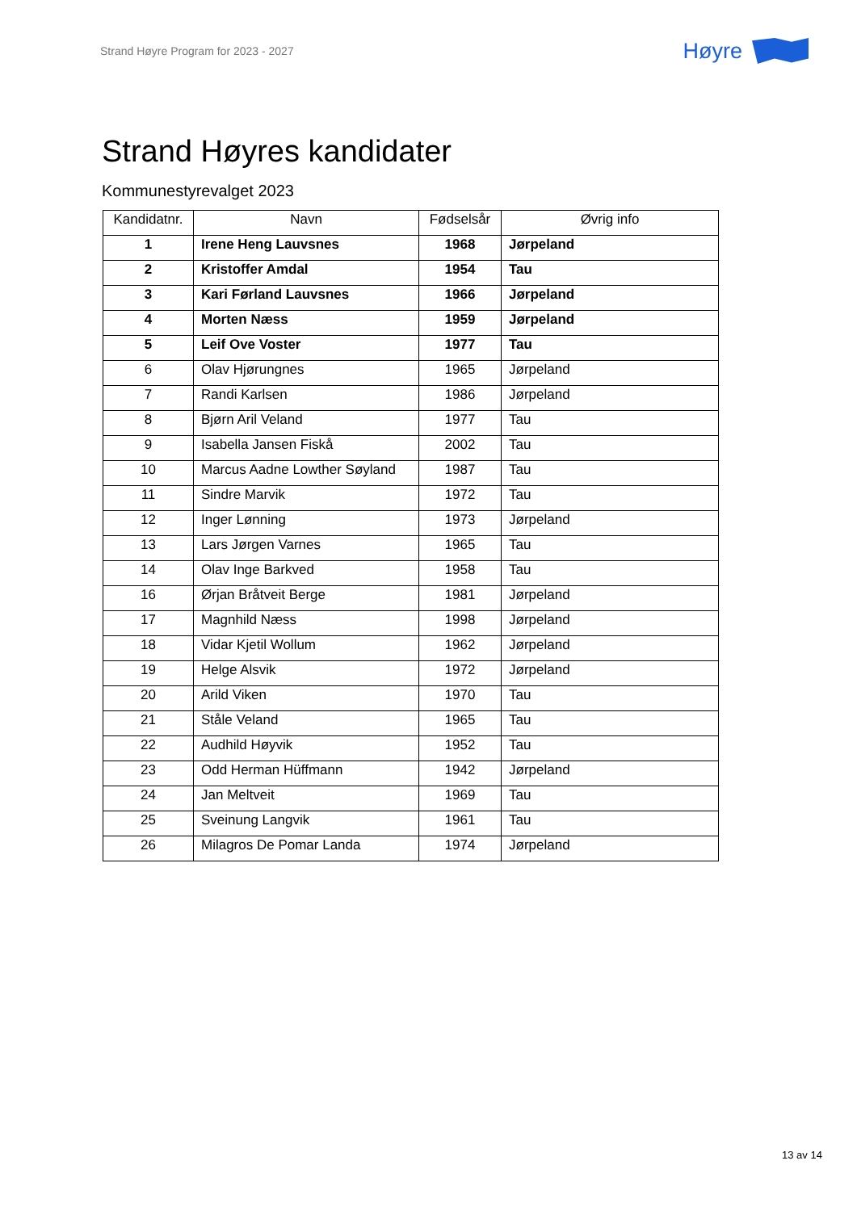Strand Høyre Program for 2023 - 2027 Høyre
Strand Høyres kandidater
Kommunestyrevalget 2023
| Kandidatnr. | Navn | Fødselsår | Øvrig info |
| --- | --- | --- | --- |
| 1 | Irene Heng Lauvsnes | 1968 | Jørpeland |
| 2 | Kristoffer Amdal | 1954 | Tau |
| 3 | Kari Førland Lauvsnes | 1966 | Jørpeland |
| 4 | Morten Næss | 1959 | Jørpeland |
| 5 | Leif Ove Voster | 1977 | Tau |
| 6 | Olav Hjørungnes | 1965 | Jørpeland |
| 7 | Randi Karlsen | 1986 | Jørpeland |
| 8 | Bjørn Aril Veland | 1977 | Tau |
| 9 | Isabella Jansen Fiskå | 2002 | Tau |
| 10 | Marcus Aadne Lowther Søyland | 1987 | Tau |
| 11 | Sindre Marvik | 1972 | Tau |
| 12 | Inger Lønning | 1973 | Jørpeland |
| 13 | Lars Jørgen Varnes | 1965 | Tau |
| 14 | Olav Inge Barkved | 1958 | Tau |
| 16 | Ørjan Bråtveit Berge | 1981 | Jørpeland |
| 17 | Magnhild Næss | 1998 | Jørpeland |
| 18 | Vidar Kjetil Wollum | 1962 | Jørpeland |
| 19 | Helge Alsvik | 1972 | Jørpeland |
| 20 | Arild Viken | 1970 | Tau |
| 21 | Ståle Veland | 1965 | Tau |
| 22 | Audhild Høyvik | 1952 | Tau |
| 23 | Odd Herman Hüffmann | 1942 | Jørpeland |
| 24 | Jan Meltveit | 1969 | Tau |
| 25 | Sveinung Langvik | 1961 | Tau |
| 26 | Milagros De Pomar Landa | 1974 | Jørpeland |
13 av 14